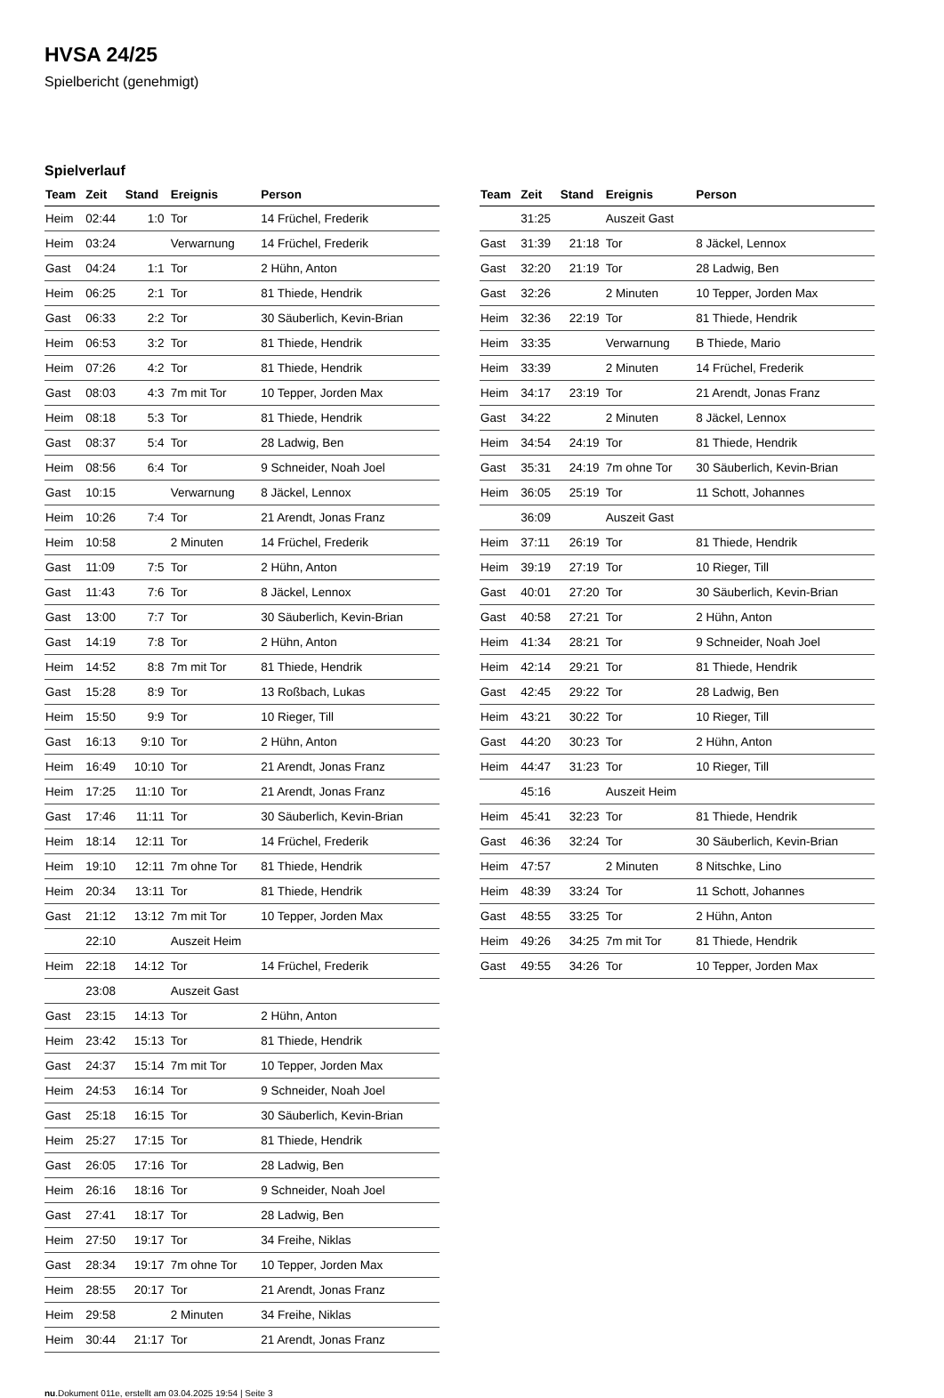HVSA 24/25
Spielbericht (genehmigt)
Spielverlauf
| Team | Zeit | Stand | Ereignis | Person |
| --- | --- | --- | --- | --- |
| Heim | 02:44 | 1:0 | Tor | 14 Früchel, Frederik |
| Heim | 03:24 | | Verwarnung | 14 Früchel, Frederik |
| Gast | 04:24 | 1:1 | Tor | 2 Hühn, Anton |
| Heim | 06:25 | 2:1 | Tor | 81 Thiede, Hendrik |
| Gast | 06:33 | 2:2 | Tor | 30 Säuberlich, Kevin-Brian |
| Heim | 06:53 | 3:2 | Tor | 81 Thiede, Hendrik |
| Heim | 07:26 | 4:2 | Tor | 81 Thiede, Hendrik |
| Gast | 08:03 | 4:3 | 7m mit Tor | 10 Tepper, Jorden Max |
| Heim | 08:18 | 5:3 | Tor | 81 Thiede, Hendrik |
| Gast | 08:37 | 5:4 | Tor | 28 Ladwig, Ben |
| Heim | 08:56 | 6:4 | Tor | 9 Schneider, Noah Joel |
| Gast | 10:15 | | Verwarnung | 8 Jäckel, Lennox |
| Heim | 10:26 | 7:4 | Tor | 21 Arendt, Jonas Franz |
| Heim | 10:58 | | 2 Minuten | 14 Früchel, Frederik |
| Gast | 11:09 | 7:5 | Tor | 2 Hühn, Anton |
| Gast | 11:43 | 7:6 | Tor | 8 Jäckel, Lennox |
| Gast | 13:00 | 7:7 | Tor | 30 Säuberlich, Kevin-Brian |
| Gast | 14:19 | 7:8 | Tor | 2 Hühn, Anton |
| Heim | 14:52 | 8:8 | 7m mit Tor | 81 Thiede, Hendrik |
| Gast | 15:28 | 8:9 | Tor | 13 Roßbach, Lukas |
| Heim | 15:50 | 9:9 | Tor | 10 Rieger, Till |
| Gast | 16:13 | 9:10 | Tor | 2 Hühn, Anton |
| Heim | 16:49 | 10:10 | Tor | 21 Arendt, Jonas Franz |
| Heim | 17:25 | 11:10 | Tor | 21 Arendt, Jonas Franz |
| Gast | 17:46 | 11:11 | Tor | 30 Säuberlich, Kevin-Brian |
| Heim | 18:14 | 12:11 | Tor | 14 Früchel, Frederik |
| Heim | 19:10 | 12:11 | 7m ohne Tor | 81 Thiede, Hendrik |
| Heim | 20:34 | 13:11 | Tor | 81 Thiede, Hendrik |
| Gast | 21:12 | 13:12 | 7m mit Tor | 10 Tepper, Jorden Max |
| | 22:10 | | Auszeit Heim | |
| Heim | 22:18 | 14:12 | Tor | 14 Früchel, Frederik |
| | 23:08 | | Auszeit Gast | |
| Gast | 23:15 | 14:13 | Tor | 2 Hühn, Anton |
| Heim | 23:42 | 15:13 | Tor | 81 Thiede, Hendrik |
| Gast | 24:37 | 15:14 | 7m mit Tor | 10 Tepper, Jorden Max |
| Heim | 24:53 | 16:14 | Tor | 9 Schneider, Noah Joel |
| Gast | 25:18 | 16:15 | Tor | 30 Säuberlich, Kevin-Brian |
| Heim | 25:27 | 17:15 | Tor | 81 Thiede, Hendrik |
| Gast | 26:05 | 17:16 | Tor | 28 Ladwig, Ben |
| Heim | 26:16 | 18:16 | Tor | 9 Schneider, Noah Joel |
| Gast | 27:41 | 18:17 | Tor | 28 Ladwig, Ben |
| Heim | 27:50 | 19:17 | Tor | 34 Freihe, Niklas |
| Gast | 28:34 | 19:17 | 7m ohne Tor | 10 Tepper, Jorden Max |
| Heim | 28:55 | 20:17 | Tor | 21 Arendt, Jonas Franz |
| Heim | 29:58 | | 2 Minuten | 34 Freihe, Niklas |
| Heim | 30:44 | 21:17 | Tor | 21 Arendt, Jonas Franz |
| Team | Zeit | Stand | Ereignis | Person |
| --- | --- | --- | --- | --- |
| | 31:25 | | Auszeit Gast | |
| Gast | 31:39 | 21:18 | Tor | 8 Jäckel, Lennox |
| Gast | 32:20 | 21:19 | Tor | 28 Ladwig, Ben |
| Gast | 32:26 | | 2 Minuten | 10 Tepper, Jorden Max |
| Heim | 32:36 | 22:19 | Tor | 81 Thiede, Hendrik |
| Heim | 33:35 | | Verwarnung | B Thiede, Mario |
| Heim | 33:39 | | 2 Minuten | 14 Früchel, Frederik |
| Heim | 34:17 | 23:19 | Tor | 21 Arendt, Jonas Franz |
| Gast | 34:22 | | 2 Minuten | 8 Jäckel, Lennox |
| Heim | 34:54 | 24:19 | Tor | 81 Thiede, Hendrik |
| Gast | 35:31 | 24:19 | 7m ohne Tor | 30 Säuberlich, Kevin-Brian |
| Heim | 36:05 | 25:19 | Tor | 11 Schott, Johannes |
| | 36:09 | | Auszeit Gast | |
| Heim | 37:11 | 26:19 | Tor | 81 Thiede, Hendrik |
| Heim | 39:19 | 27:19 | Tor | 10 Rieger, Till |
| Gast | 40:01 | 27:20 | Tor | 30 Säuberlich, Kevin-Brian |
| Gast | 40:58 | 27:21 | Tor | 2 Hühn, Anton |
| Heim | 41:34 | 28:21 | Tor | 9 Schneider, Noah Joel |
| Heim | 42:14 | 29:21 | Tor | 81 Thiede, Hendrik |
| Gast | 42:45 | 29:22 | Tor | 28 Ladwig, Ben |
| Heim | 43:21 | 30:22 | Tor | 10 Rieger, Till |
| Gast | 44:20 | 30:23 | Tor | 2 Hühn, Anton |
| Heim | 44:47 | 31:23 | Tor | 10 Rieger, Till |
| | 45:16 | | Auszeit Heim | |
| Heim | 45:41 | 32:23 | Tor | 81 Thiede, Hendrik |
| Gast | 46:36 | 32:24 | Tor | 30 Säuberlich, Kevin-Brian |
| Heim | 47:57 | | 2 Minuten | 8 Nitschke, Lino |
| Heim | 48:39 | 33:24 | Tor | 11 Schott, Johannes |
| Gast | 48:55 | 33:25 | Tor | 2 Hühn, Anton |
| Heim | 49:26 | 34:25 | 7m mit Tor | 81 Thiede, Hendrik |
| Gast | 49:55 | 34:26 | Tor | 10 Tepper, Jorden Max |
nu.Dokument 011e, erstellt am 03.04.2025 19:54 | Seite 3